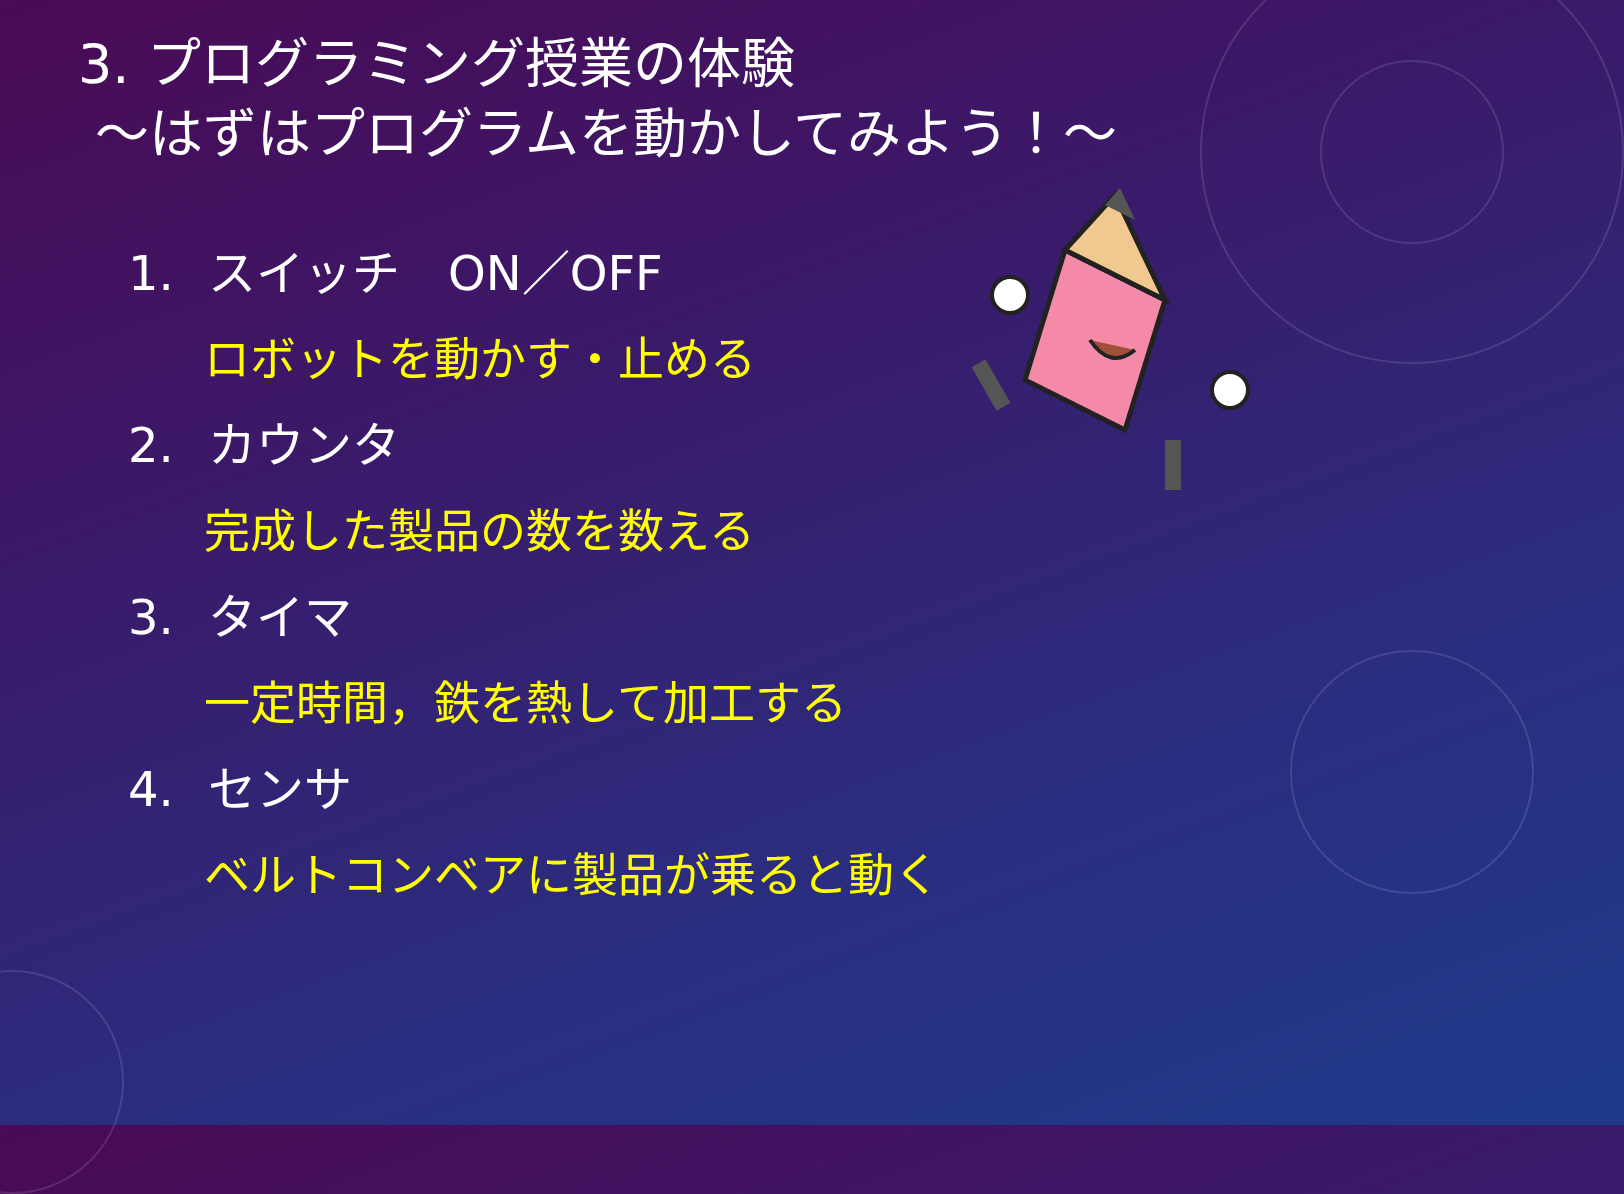3. プログラミング授業の体験
～はずはプログラムを動かしてみよう！～
1. スイッチ　ON／OFF
ロボットを動かす・止める
2. カウンタ
完成した製品の数を数える
3. タイマ
一定時間，鉄を熱して加工する
4. センサ
ベルトコンベアに製品が乗ると動く